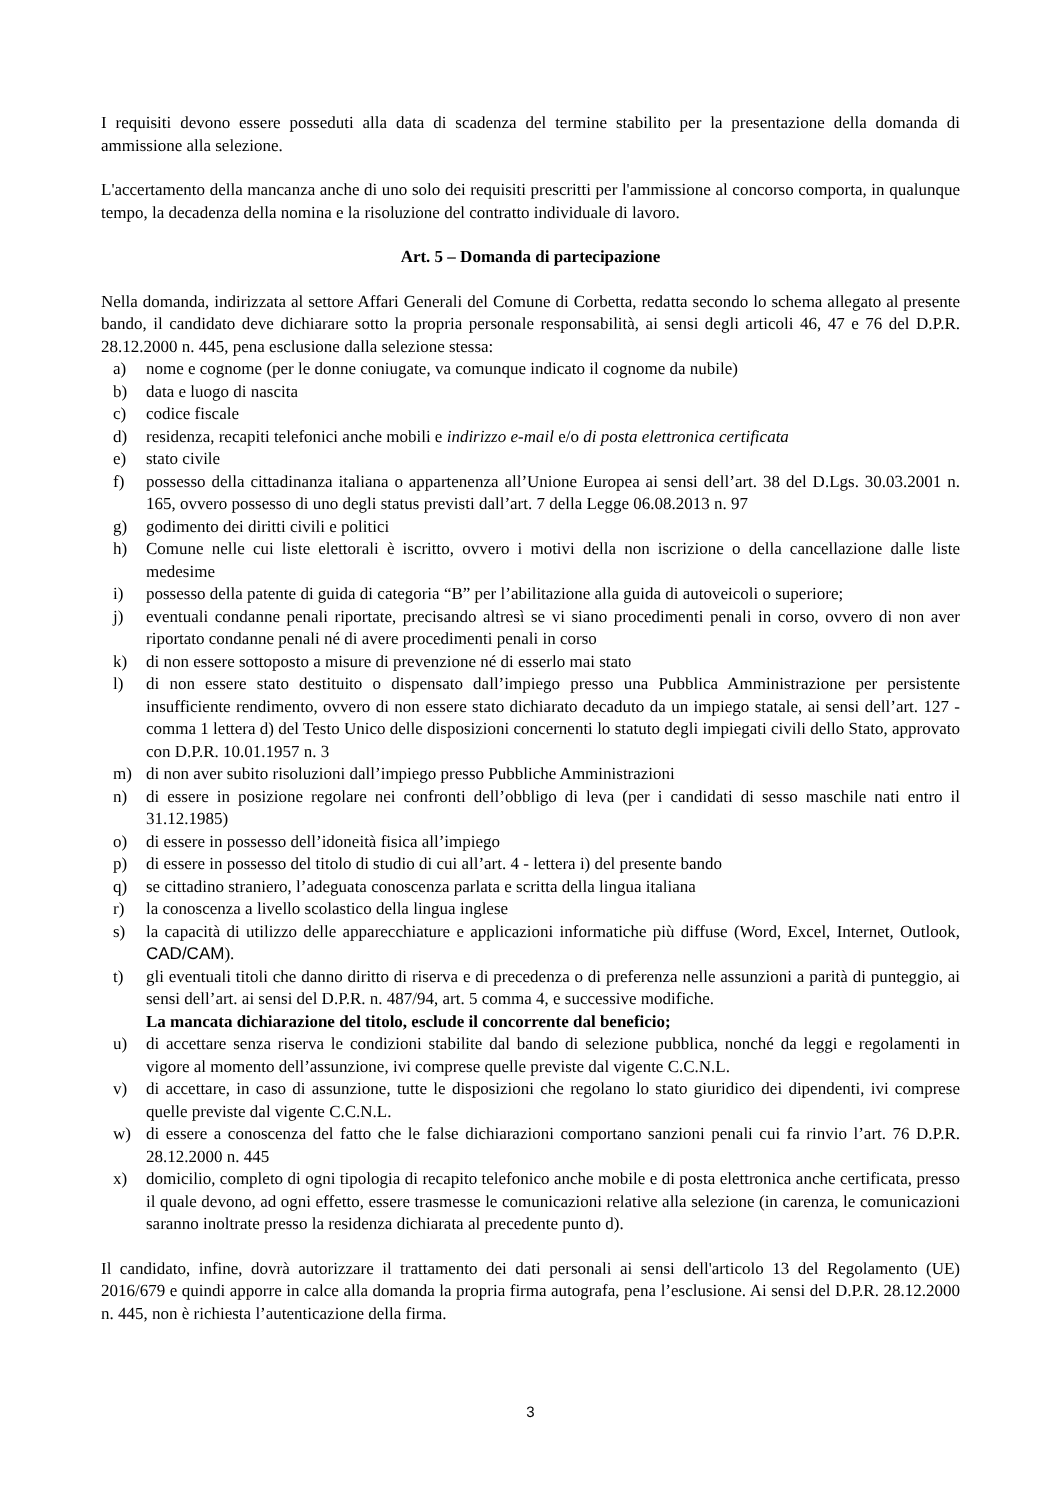I requisiti devono essere posseduti alla data di scadenza del termine stabilito per la presentazione della domanda di ammissione alla selezione.
L'accertamento della mancanza anche di uno solo dei requisiti prescritti per l'ammissione al concorso comporta, in qualunque tempo, la decadenza della nomina e la risoluzione del contratto individuale di lavoro.
Art. 5 – Domanda di partecipazione
Nella domanda, indirizzata al settore Affari Generali del Comune di Corbetta, redatta secondo lo schema allegato al presente bando, il candidato deve dichiarare sotto la propria personale responsabilità, ai sensi degli articoli 46, 47 e 76 del D.P.R. 28.12.2000 n. 445, pena esclusione dalla selezione stessa:
a) nome e cognome (per le donne coniugate, va comunque indicato il cognome da nubile)
b) data e luogo di nascita
c) codice fiscale
d) residenza, recapiti telefonici anche mobili e indirizzo e-mail e/o di posta elettronica certificata
e) stato civile
f) possesso della cittadinanza italiana o appartenenza all’Unione Europea ai sensi dell’art. 38 del D.Lgs. 30.03.2001 n. 165, ovvero possesso di uno degli status previsti dall’art. 7 della Legge 06.08.2013 n. 97
g) godimento dei diritti civili e politici
h) Comune nelle cui liste elettorali è iscritto, ovvero i motivi della non iscrizione o della cancellazione dalle liste medesime
i) possesso della patente di guida di categoria “B” per l’abilitazione alla guida di autoveicoli o superiore;
j) eventuali condanne penali riportate, precisando altresì se vi siano procedimenti penali in corso, ovvero di non aver riportato condanne penali né di avere procedimenti penali in corso
k) di non essere sottoposto a misure di prevenzione né di esserlo mai stato
l) di non essere stato destituito o dispensato dall’impiego presso una Pubblica Amministrazione per persistente insufficiente rendimento, ovvero di non essere stato dichiarato decaduto da un impiego statale, ai sensi dell’art. 127 - comma 1 lettera d) del Testo Unico delle disposizioni concernenti lo statuto degli impiegati civili dello Stato, approvato con D.P.R. 10.01.1957 n. 3
m) di non aver subito risoluzioni dall’impiego presso Pubbliche Amministrazioni
n) di essere in posizione regolare nei confronti dell’obbligo di leva (per i candidati di sesso maschile nati entro il 31.12.1985)
o) di essere in possesso dell’idoneità fisica all’impiego
p) di essere in possesso del titolo di studio di cui all’art. 4 - lettera i) del presente bando
q) se cittadino straniero, l’adeguata conoscenza parlata e scritta della lingua italiana
r) la conoscenza a livello scolastico della lingua inglese
s) la capacità di utilizzo delle apparecchiature e applicazioni informatiche più diffuse (Word, Excel, Internet, Outlook, CAD/CAM).
t) gli eventuali titoli che danno diritto di riserva e di precedenza o di preferenza nelle assunzioni a parità di punteggio, ai sensi dell’art. ai sensi del D.P.R. n. 487/94, art. 5 comma 4, e successive modifiche.
La mancata dichiarazione del titolo, esclude il concorrente dal beneficio;
u) di accettare senza riserva le condizioni stabilite dal bando di selezione pubblica, nonché da leggi e regolamenti in vigore al momento dell’assunzione, ivi comprese quelle previste dal vigente C.C.N.L.
v) di accettare, in caso di assunzione, tutte le disposizioni che regolano lo stato giuridico dei dipendenti, ivi comprese quelle previste dal vigente C.C.N.L.
w) di essere a conoscenza del fatto che le false dichiarazioni comportano sanzioni penali cui fa rinvio l’art. 76 D.P.R. 28.12.2000 n. 445
x) domicilio, completo di ogni tipologia di recapito telefonico anche mobile e di posta elettronica anche certificata, presso il quale devono, ad ogni effetto, essere trasmesse le comunicazioni relative alla selezione (in carenza, le comunicazioni saranno inoltrate presso la residenza dichiarata al precedente punto d).
Il candidato, infine, dovrà autorizzare il trattamento dei dati personali ai sensi dell'articolo 13 del Regolamento (UE) 2016/679 e quindi apporre in calce alla domanda la propria firma autografa, pena l’esclusione. Ai sensi del D.P.R. 28.12.2000 n. 445, non è richiesta l’autenticazione della firma.
3